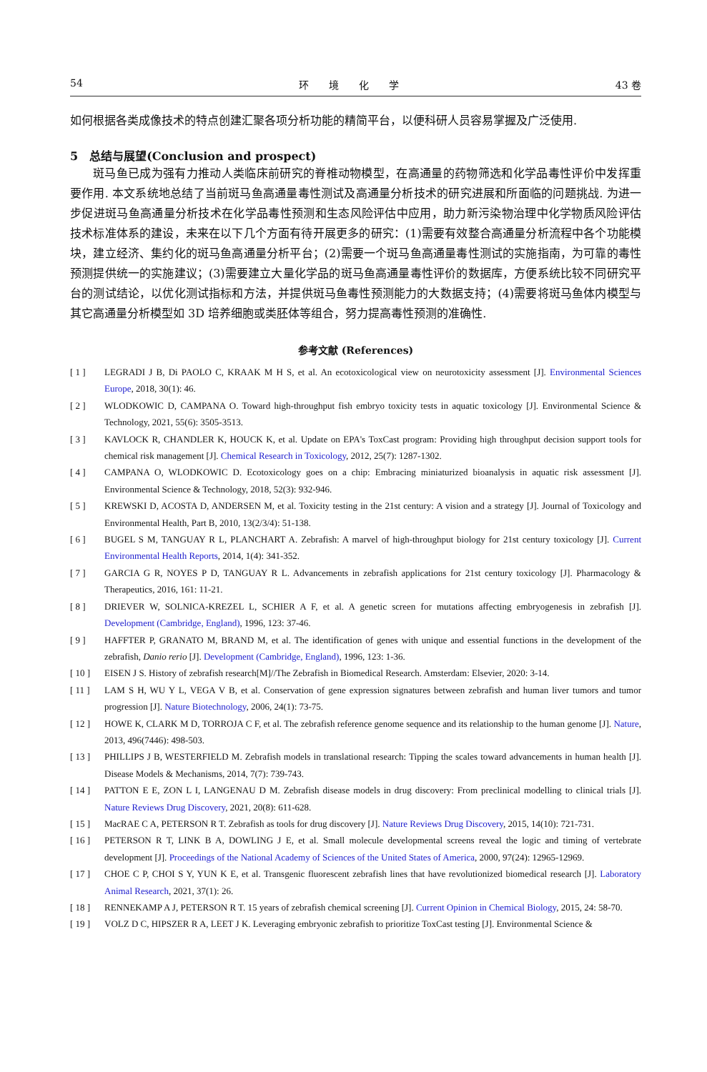54 环　　境　　化　　学 43 卷
如何根据各类成像技术的特点创建汇聚各项分析功能的精简平台，以便科研人员容易掌握及广泛使用.
5　总结与展望(Conclusion and prospect)
斑马鱼已成为强有力推动人类临床前研究的脊椎动物模型，在高通量的药物筛选和化学品毒性评价中发挥重要作用. 本文系统地总结了当前斑马鱼高通量毒性测试及高通量分析技术的研究进展和所面临的问题挑战. 为进一步促进斑马鱼高通量分析技术在化学品毒性预测和生态风险评估中应用，助力新污染物治理中化学物质风险评估技术标准体系的建设，未来在以下几个方面有待开展更多的研究：(1)需要有效整合高通量分析流程中各个功能模块，建立经济、集约化的斑马鱼高通量分析平台；(2)需要一个斑马鱼高通量毒性测试的实施指南，为可靠的毒性预测提供统一的实施建议；(3)需要建立大量化学品的斑马鱼高通量毒性评价的数据库，方便系统比较不同研究平台的测试结论，以优化测试指标和方法，并提供斑马鱼毒性预测能力的大数据支持；(4)需要将斑马鱼体内模型与其它高通量分析模型如 3D 培养细胞或类胚体等组合，努力提高毒性预测的准确性.
参考文献 (References)
[ 1 ] LEGRADI J B, Di PAOLO C, KRAAK M H S, et al. An ecotoxicological view on neurotoxicity assessment [J]. Environmental Sciences Europe, 2018, 30(1): 46.
[ 2 ] WLODKOWIC D, CAMPANA O. Toward high-throughput fish embryo toxicity tests in aquatic toxicology [J]. Environmental Science & Technology, 2021, 55(6): 3505-3513.
[ 3 ] KAVLOCK R, CHANDLER K, HOUCK K, et al. Update on EPA's ToxCast program: Providing high throughput decision support tools for chemical risk management [J]. Chemical Research in Toxicology, 2012, 25(7): 1287-1302.
[ 4 ] CAMPANA O, WLODKOWIC D. Ecotoxicology goes on a chip: Embracing miniaturized bioanalysis in aquatic risk assessment [J]. Environmental Science & Technology, 2018, 52(3): 932-946.
[ 5 ] KREWSKI D, ACOSTA D, ANDERSEN M, et al. Toxicity testing in the 21st century: A vision and a strategy [J]. Journal of Toxicology and Environmental Health, Part B, 2010, 13(2/3/4): 51-138.
[ 6 ] BUGEL S M, TANGUAY R L, PLANCHART A. Zebrafish: A marvel of high-throughput biology for 21st century toxicology [J]. Current Environmental Health Reports, 2014, 1(4): 341-352.
[ 7 ] GARCIA G R, NOYES P D, TANGUAY R L. Advancements in zebrafish applications for 21st century toxicology [J]. Pharmacology & Therapeutics, 2016, 161: 11-21.
[ 8 ] DRIEVER W, SOLNICA-KREZEL L, SCHIER A F, et al. A genetic screen for mutations affecting embryogenesis in zebrafish [J]. Development (Cambridge, England), 1996, 123: 37-46.
[ 9 ] HAFFTER P, GRANATO M, BRAND M, et al. The identification of genes with unique and essential functions in the development of the zebrafish, Danio rerio [J]. Development (Cambridge, England), 1996, 123: 1-36.
[ 10 ] EISEN J S. History of zebrafish research[M]//The Zebrafish in Biomedical Research. Amsterdam: Elsevier, 2020: 3-14.
[ 11 ] LAM S H, WU Y L, VEGA V B, et al. Conservation of gene expression signatures between zebrafish and human liver tumors and tumor progression [J]. Nature Biotechnology, 2006, 24(1): 73-75.
[ 12 ] HOWE K, CLARK M D, TORROJA C F, et al. The zebrafish reference genome sequence and its relationship to the human genome [J]. Nature, 2013, 496(7446): 498-503.
[ 13 ] PHILLIPS J B, WESTERFIELD M. Zebrafish models in translational research: Tipping the scales toward advancements in human health [J]. Disease Models & Mechanisms, 2014, 7(7): 739-743.
[ 14 ] PATTON E E, ZON L I, LANGENAU D M. Zebrafish disease models in drug discovery: From preclinical modelling to clinical trials [J]. Nature Reviews Drug Discovery, 2021, 20(8): 611-628.
[ 15 ] MacRAE C A, PETERSON R T. Zebrafish as tools for drug discovery [J]. Nature Reviews Drug Discovery, 2015, 14(10): 721-731.
[ 16 ] PETERSON R T, LINK B A, DOWLING J E, et al. Small molecule developmental screens reveal the logic and timing of vertebrate development [J]. Proceedings of the National Academy of Sciences of the United States of America, 2000, 97(24): 12965-12969.
[ 17 ] CHOE C P, CHOI S Y, YUN K E, et al. Transgenic fluorescent zebrafish lines that have revolutionized biomedical research [J]. Laboratory Animal Research, 2021, 37(1): 26.
[ 18 ] RENNEKAMP A J, PETERSON R T. 15 years of zebrafish chemical screening [J]. Current Opinion in Chemical Biology, 2015, 24: 58-70.
[ 19 ] VOLZ D C, HIPSZER R A, LEET J K. Leveraging embryonic zebrafish to prioritize ToxCast testing [J]. Environmental Science &